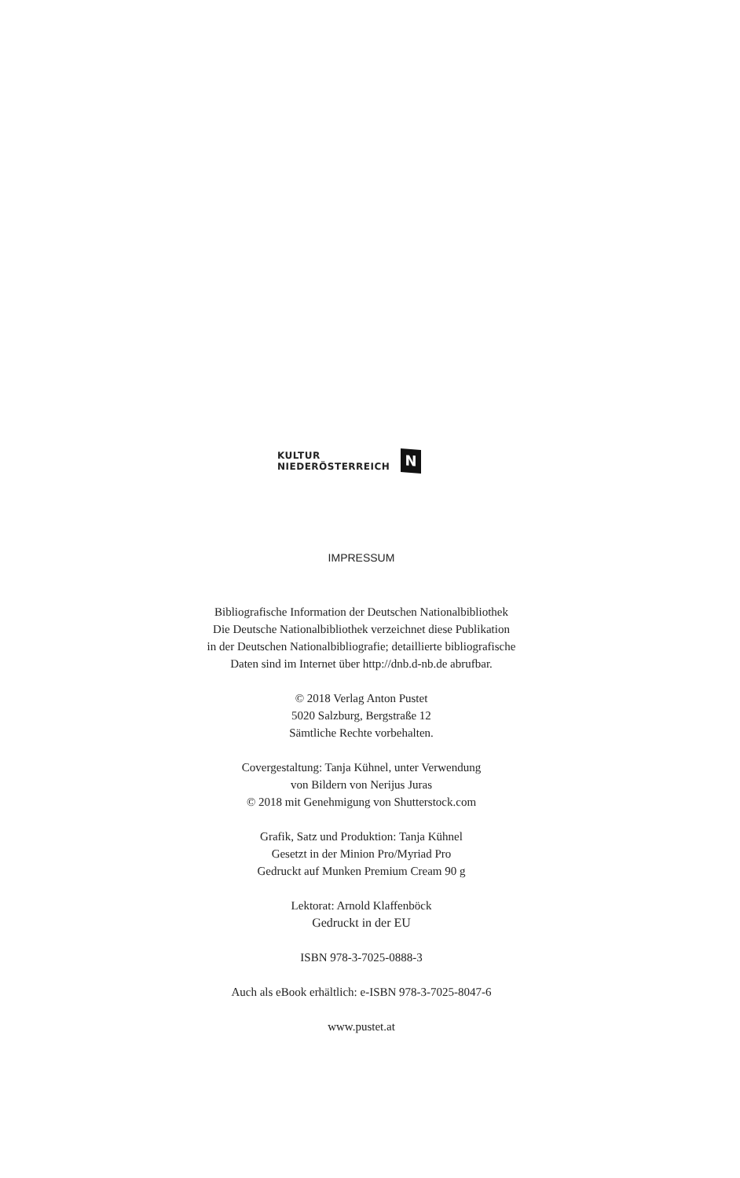KULTUR
NIEDERÖSTERREICH
N
IMPRESSUM
Bibliografische Information der Deutschen Nationalbibliothek
Die Deutsche Nationalbibliothek verzeichnet diese Publikation
in der Deutschen Nationalbibliografie; detaillierte bibliografische
Daten sind im Internet über http://dnb.d-nb.de abrufbar.
© 2018 Verlag Anton Pustet
5020 Salzburg, Bergstraße 12
Sämtliche Rechte vorbehalten.
Covergestaltung: Tanja Kühnel, unter Verwendung
von Bildern von Nerijus Juras
© 2018 mit Genehmigung von Shutterstock.com
Grafik, Satz und Produktion: Tanja Kühnel
Gesetzt in der Minion Pro/Myriad Pro
Gedruckt auf Munken Premium Cream 90 g
Lektorat: Arnold Klaffenböck
Gedruckt in der EU
ISBN 978-3-7025-0888-3
Auch als eBook erhältlich: e-ISBN 978-3-7025-8047-6
www.pustet.at